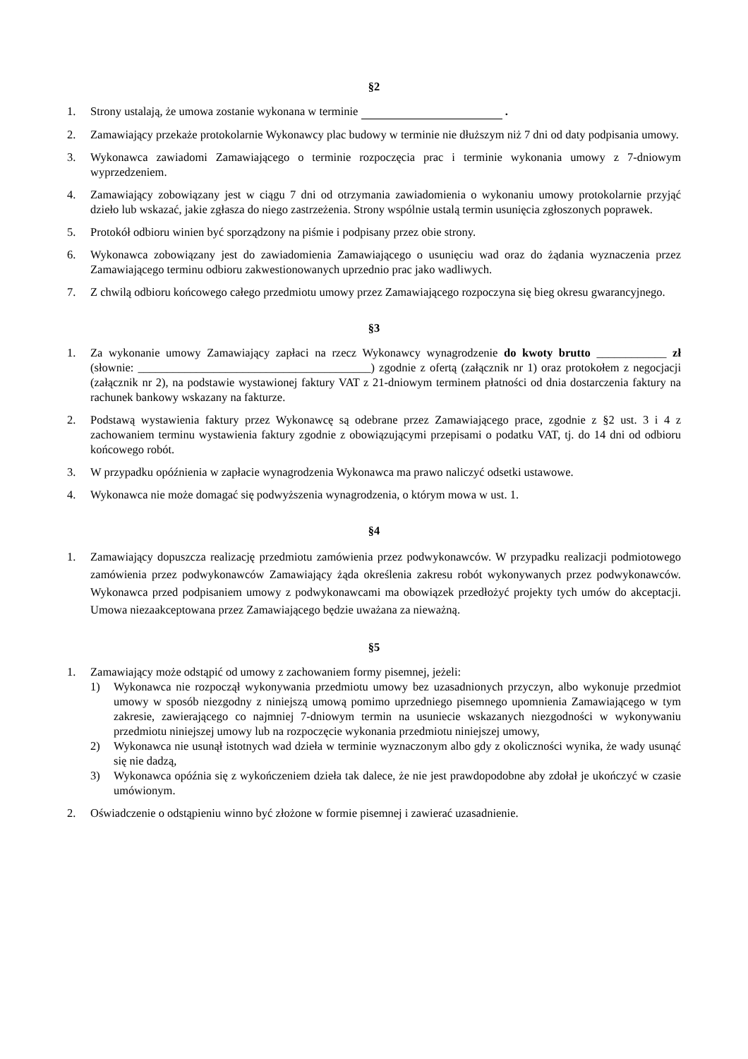§2
1. Strony ustalają, że umowa zostanie wykonana w terminie .
2. Zamawiający przekaże protokolarnie Wykonawcy plac budowy w terminie nie dłuższym niż 7 dni od daty podpisania umowy.
3. Wykonawca zawiadomi Zamawiającego o terminie rozpoczęcia prac i terminie wykonania umowy z 7-dniowym wyprzedzeniem.
4. Zamawiający zobowiązany jest w ciągu 7 dni od otrzymania zawiadomienia o wykonaniu umowy protokolarnie przyjąć dzieło lub wskazać, jakie zgłasza do niego zastrzeżenia. Strony wspólnie ustalą termin usunięcia zgłoszonych poprawek.
5. Protokół odbioru winien być sporządzony na piśmie i podpisany przez obie strony.
6. Wykonawca zobowiązany jest do zawiadomienia Zamawiającego o usunięciu wad oraz do żądania wyznaczenia przez Zamawiającego terminu odbioru zakwestionowanych uprzednio prac jako wadliwych.
7. Z chwilą odbioru końcowego całego przedmiotu umowy przez Zamawiającego rozpoczyna się bieg okresu gwarancyjnego.
§3
1. Za wykonanie umowy Zamawiający zapłaci na rzecz Wykonawcy wynagrodzenie do kwoty brutto ____________ zł (słownie: ________________________________________) zgodnie z ofertą (załącznik nr 1) oraz protokołem z negocjacji (załącznik nr 2), na podstawie wystawionej faktury VAT z 21-dniowym terminem płatności od dnia dostarczenia faktury na rachunek bankowy wskazany na fakturze.
2. Podstawą wystawienia faktury przez Wykonawcę są odebrane przez Zamawiającego prace, zgodnie z §2 ust. 3 i 4 z zachowaniem terminu wystawienia faktury zgodnie z obowiązującymi przepisami o podatku VAT, tj. do 14 dni od odbioru końcowego robót.
3. W przypadku opóźnienia w zapłacie wynagrodzenia Wykonawca ma prawo naliczyć odsetki ustawowe.
4. Wykonawca nie może domagać się podwyższenia wynagrodzenia, o którym mowa w ust. 1.
§4
1. Zamawiający dopuszcza realizację przedmiotu zamówienia przez podwykonawców. W przypadku realizacji podmiotowego zamówienia przez podwykonawców Zamawiający żąda określenia zakresu robót wykonywanych przez podwykonawców. Wykonawca przed podpisaniem umowy z podwykonawcami ma obowiązek przedłożyć projekty tych umów do akceptacji. Umowa niezaakceptowana przez Zamawiającego będzie uważana za nieważną.
§5
1. Zamawiający może odstąpić od umowy z zachowaniem formy pisemnej, jeżeli:
1) Wykonawca nie rozpoczął wykonywania przedmiotu umowy bez uzasadnionych przyczyn, albo wykonuje przedmiot umowy w sposób niezgodny z niniejszą umową pomimo uprzedniego pisemnego upomnienia Zamawiającego w tym zakresie, zawierającego co najmniej 7-dniowym termin na usuniecie wskazanych niezgodności w wykonywaniu przedmiotu niniejszej umowy lub na rozpoczęcie wykonania przedmiotu niniejszej umowy,
2) Wykonawca nie usunął istotnych wad dzieła w terminie wyznaczonym albo gdy z okoliczności wynika, że wady usunąć się nie dadzą,
3) Wykonawca opóźnia się z wykończeniem dzieła tak dalece, że nie jest prawdopodobne aby zdołał je ukończyć w czasie umówionym.
2. Oświadczenie o odstąpieniu winno być złożone w formie pisemnej i zawierać uzasadnienie.